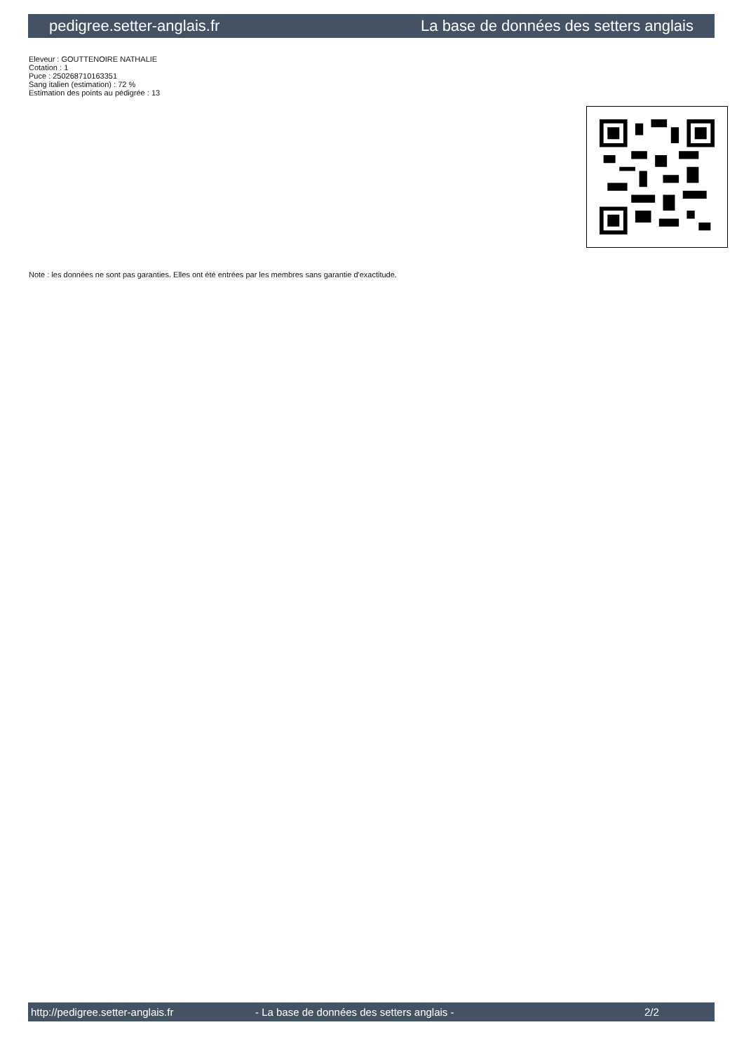pedigree.setter-anglais.fr La base de données des setters anglais
Eleveur : GOUTTENOIRE NATHALIE
Cotation : 1
Puce : 250268710163351
Sang italien (estimation) : 72 %
Estimation des points au pédigrée : 13
Note : les données ne sont pas garanties. Elles ont été entrées par les membres sans garantie d'exactitude.
http://pedigree.setter-anglais.fr - La base de données des setters anglais - 2/2